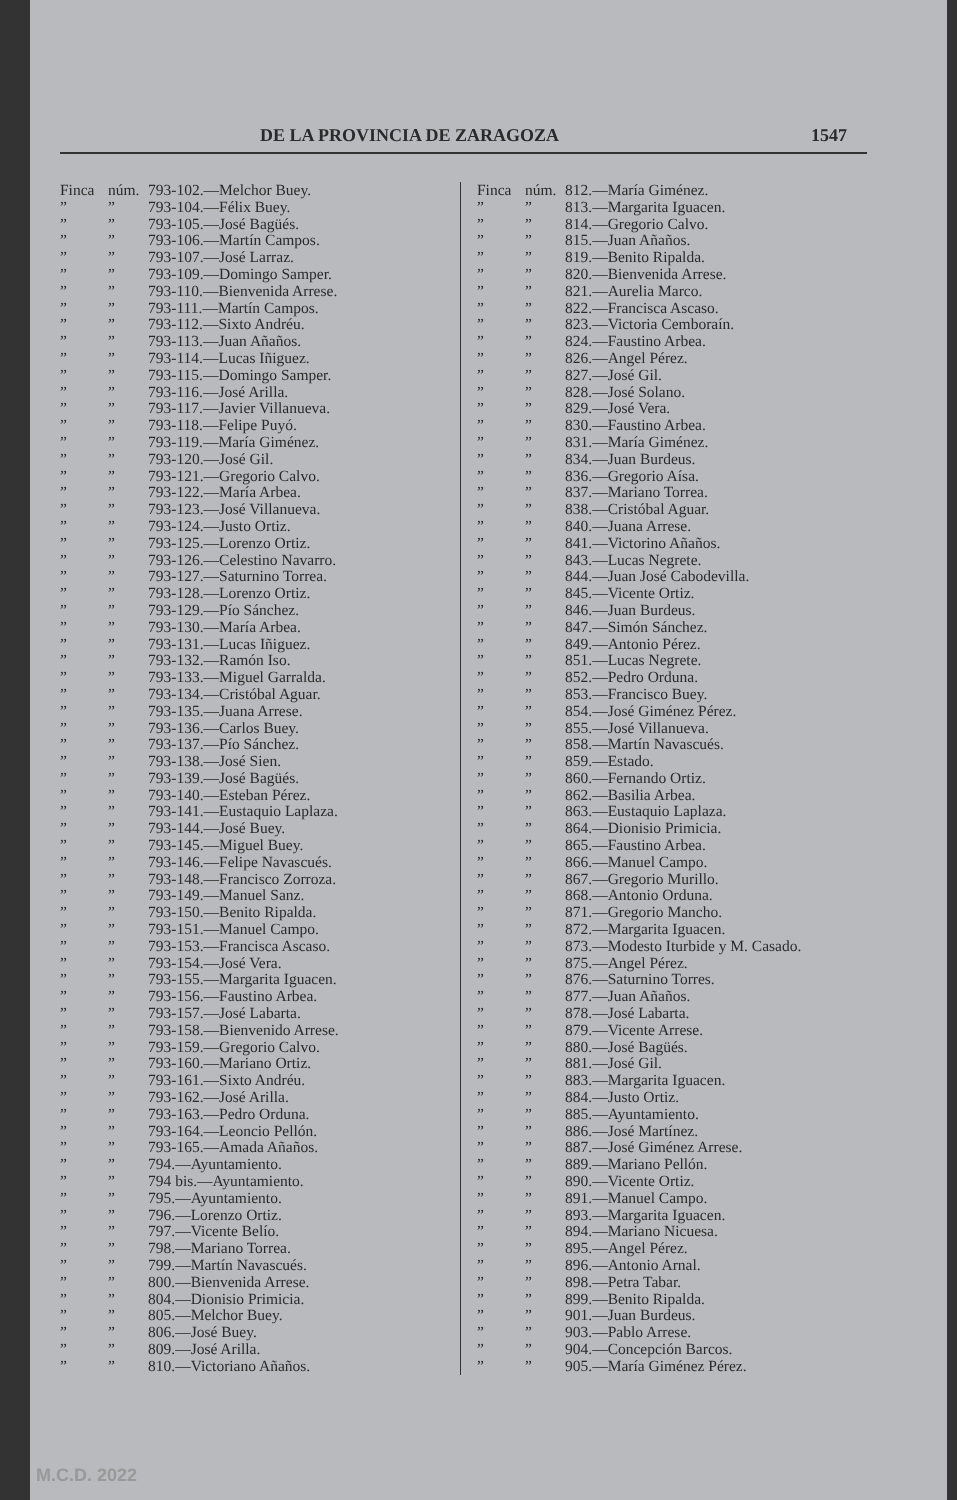DE LA PROVINCIA DE ZARAGOZA 1547
Finca núm. 793-102.—Melchor Buey.
”” 793-104.—Félix Buey.
”” 793-105.—José Bagüés.
”” 793-106.—Martín Campos.
”” 793-107.—José Larraz.
”” 793-109.—Domingo Samper.
”” 793-110.—Bienvenida Arrese.
”” 793-111.—Martín Campos.
”” 793-112.—Sixto Andréu.
”” 793-113.—Juan Añaños.
”” 793-114.—Lucas Iñiguez.
”” 793-115.—Domingo Samper.
”” 793-116.—José Arilla.
”” 793-117.—Javier Villanueva.
”” 793-118.—Felipe Puyó.
”” 793-119.—María Giménez.
”” 793-120.—José Gil.
”” 793-121.—Gregorio Calvo.
”” 793-122.—María Arbea.
”” 793-123.—José Villanueva.
”” 793-124.—Justo Ortiz.
”” 793-125.—Lorenzo Ortiz.
”” 793-126.—Celestino Navarro.
”” 793-127.—Saturnino Torrea.
”” 793-128.—Lorenzo Ortiz.
”” 793-129.—Pío Sánchez.
”” 793-130.—María Arbea.
”” 793-131.—Lucas Iñiguez.
”” 793-132.—Ramón Iso.
”” 793-133.—Miguel Garralda.
”” 793-134.—Cristóbal Aguar.
”” 793-135.—Juana Arrese.
”” 793-136.—Carlos Buey.
”” 793-137.—Pío Sánchez.
”” 793-138.—José Sien.
”” 793-139.—José Bagüés.
”” 793-140.—Esteban Pérez.
”” 793-141.—Eustaquio Laplaza.
”” 793-144.—José Buey.
”” 793-145.—Miguel Buey.
”” 793-146.—Felipe Navascués.
”” 793-148.—Francisco Zorroza.
”” 793-149.—Manuel Sanz.
”” 793-150.—Benito Ripalda.
”” 793-151.—Manuel Campo.
”” 793-153.—Francisca Ascaso.
”” 793-154.—José Vera.
”” 793-155.—Margarita Iguacen.
”” 793-156.—Faustino Arbea.
”” 793-157.—José Labarta.
”” 793-158.—Bienvenido Arrese.
”” 793-159.—Gregorio Calvo.
”” 793-160.—Mariano Ortiz.
”” 793-161.—Sixto Andréu.
”” 793-162.—José Arilla.
”” 793-163.—Pedro Orduna.
”” 793-164.—Leoncio Pellón.
”” 793-165.—Amada Añaños.
”” 794.—Ayuntamiento.
”” 794 bis.—Ayuntamiento.
”” 795.—Ayuntamiento.
”” 796.—Lorenzo Ortiz.
”” 797.—Vicente Belío.
”” 798.—Mariano Torrea.
”” 799.—Martín Navascués.
”” 800.—Bienvenida Arrese.
”” 804.—Dionisio Primicia.
”” 805.—Melchor Buey.
”” 806.—José Buey.
”” 809.—José Arilla.
”” 810.—Victoriano Añaños.
Finca núm. 812.—María Giménez.
”” 813.—Margarita Iguacen.
”” 814.—Gregorio Calvo.
”” 815.—Juan Añaños.
”” 819.—Benito Ripalda.
”” 820.—Bienvenida Arrese.
”” 821.—Aurelia Marco.
”” 822.—Francisca Ascaso.
”” 823.—Victoria Cemboraín.
”” 824.—Faustino Arbea.
”” 826.—Angel Pérez.
”” 827.—José Gil.
”” 828.—José Solano.
”” 829.—José Vera.
”” 830.—Faustino Arbea.
”” 831.—María Giménez.
”” 834.—Juan Burdeus.
”” 836.—Gregorio Aísa.
”” 837.—Mariano Torrea.
”” 838.—Cristóbal Aguar.
”” 840.—Juana Arrese.
”” 841.—Victorino Añaños.
”” 843.—Lucas Negrete.
”” 844.—Juan José Cabodevilla.
”” 845.—Vicente Ortiz.
”” 846.—Juan Burdeus.
”” 847.—Simón Sánchez.
”” 849.—Antonio Pérez.
”” 851.—Lucas Negrete.
”” 852.—Pedro Orduna.
”” 853.—Francisco Buey.
”” 854.—José Giménez Pérez.
”” 855.—José Villanueva.
”” 858.—Martín Navascués.
”” 859.—Estado.
”” 860.—Fernando Ortiz.
”” 862.—Basilia Arbea.
”” 863.—Eustaquio Laplaza.
”” 864.—Dionisio Primicia.
”” 865.—Faustino Arbea.
”” 866.—Manuel Campo.
”” 867.—Gregorio Murillo.
”” 868.—Antonio Orduna.
”” 871.—Gregorio Mancho.
”” 872.—Margarita Iguacen.
”” 873.—Modesto Iturbide y M. Casado.
”” 875.—Angel Pérez.
”” 876.—Saturnino Torres.
”” 877.—Juan Añaños.
”” 878.—José Labarta.
”” 879.—Vicente Arrese.
”” 880.—José Bagüés.
”” 881.—José Gil.
”” 883.—Margarita Iguacen.
”” 884.—Justo Ortiz.
”” 885.—Ayuntamiento.
”” 886.—José Martínez.
”” 887.—José Giménez Arrese.
”” 889.—Mariano Pellón.
”” 890.—Vicente Ortiz.
”” 891.—Manuel Campo.
”” 893.—Margarita Iguacen.
”” 894.—Mariano Nicuesa.
”” 895.—Angel Pérez.
”” 896.—Antonio Arnal.
”” 898.—Petra Tabar.
”” 899.—Benito Ripalda.
”” 901.—Juan Burdeus.
”” 903.—Pablo Arrese.
”” 904.—Concepción Barcos.
”” 905.—María Giménez Pérez.
M.C.D. 2022